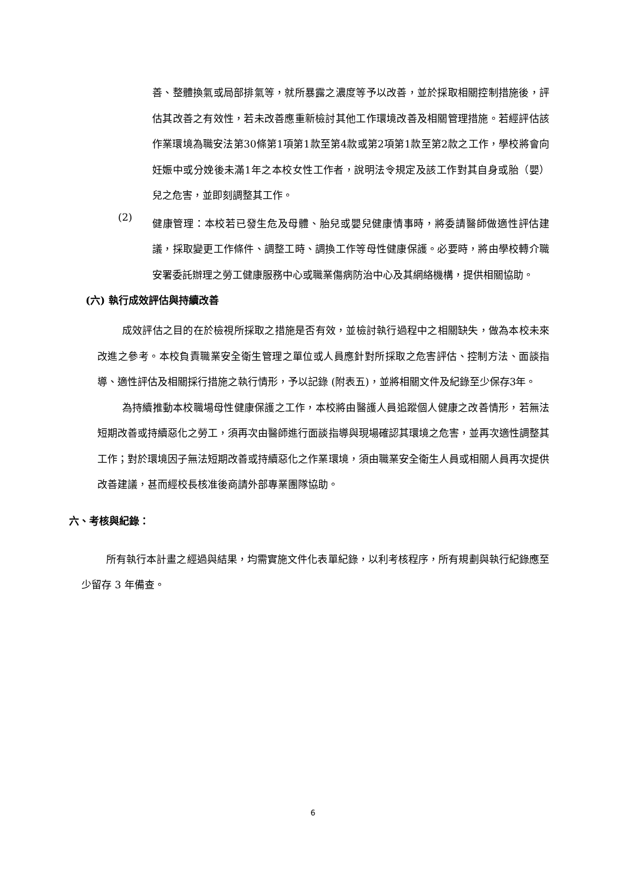善、整體換氣或局部排氣等，就所暴露之濃度等予以改善，並於採取相關控制措施後，評估其改善之有效性，若未改善應重新檢討其他工作環境改善及相關管理措施。若經評估該作業環境為職安法第30條第1項第1款至第4款或第2項第1款至第2款之工作，學校將會向妊娠中或分娩後未滿1年之本校女性工作者，說明法令規定及該工作對其自身或胎（嬰）兒之危害，並即刻調整其工作。
(2)
健康管理：本校若已發生危及母體、胎兒或嬰兒健康情事時，將委請醫師做適性評估建議，採取變更工作條件、調整工時、調換工作等母性健康保護。必要時，將由學校轉介職安署委託辦理之勞工健康服務中心或職業傷病防治中心及其網絡機構，提供相關協助。
(六) 執行成效評估與持續改善
成效評估之目的在於檢視所採取之措施是否有效，並檢討執行過程中之相關缺失，做為本校未來改進之參考。本校負責職業安全衛生管理之單位或人員應針對所採取之危害評估、控制方法、面談指導、適性評估及相關採行措施之執行情形，予以記錄 (附表五)，並將相關文件及紀錄至少保存3年。
為持續推動本校職場母性健康保護之工作，本校將由醫護人員追蹤個人健康之改善情形，若無法短期改善或持續惡化之勞工，須再次由醫師進行面談指導與現場確認其環境之危害，並再次適性調整其工作；對於環境因子無法短期改善或持續惡化之作業環境，須由職業安全衛生人員或相關人員再次提供改善建議，甚而經校長核准後商請外部專業團隊協助。
六、考核與紀錄：
所有執行本計畫之經過與結果，均需實施文件化表單紀錄，以利考核程序，所有規劃與執行紀錄應至少留存 3 年備查。
6